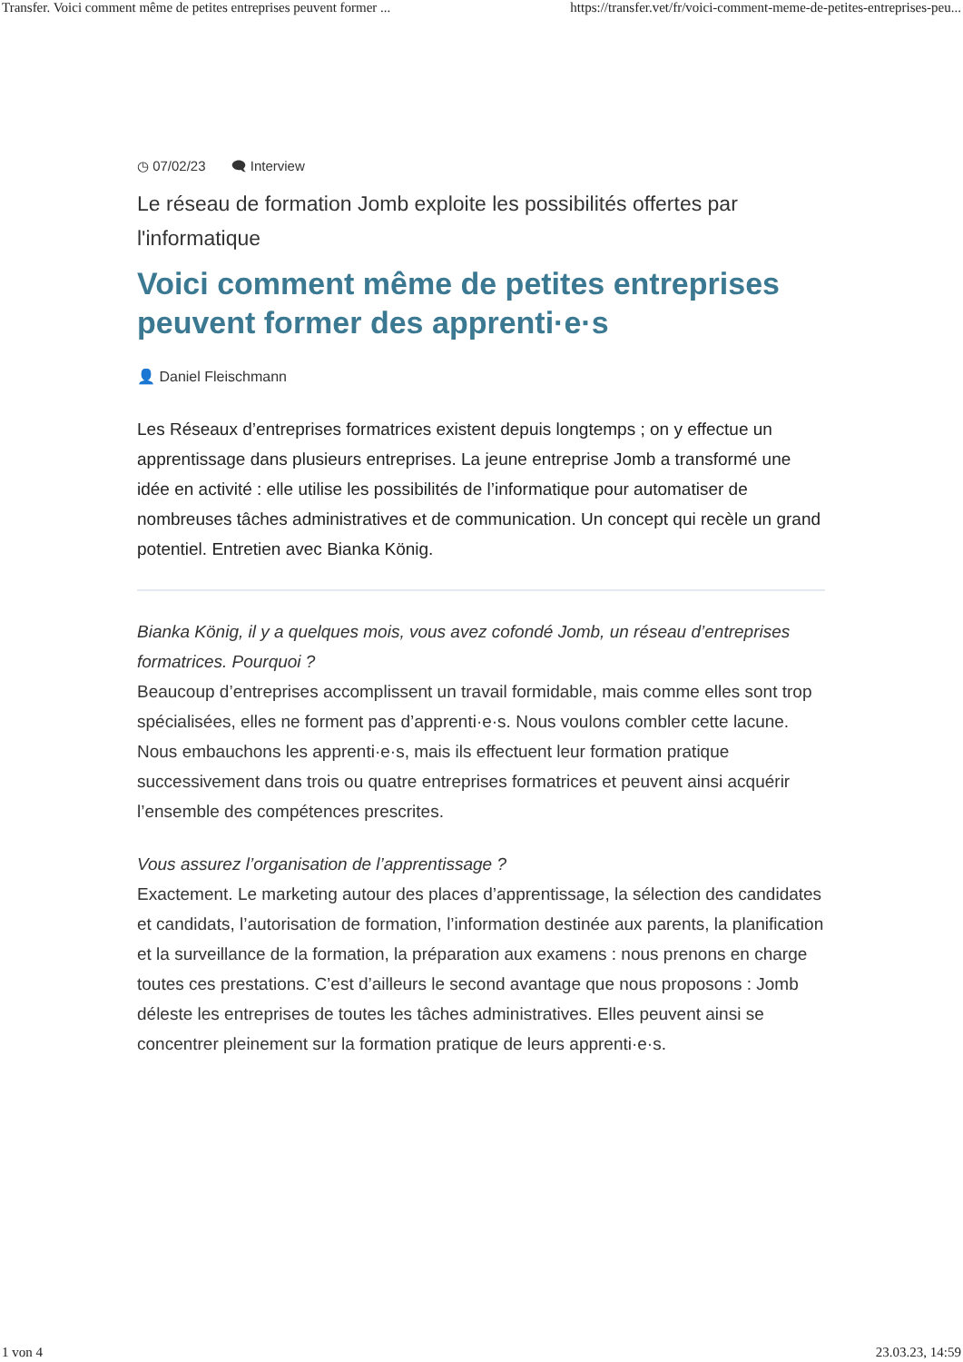Transfer. Voici comment même de petites entreprises peuvent former ... https://transfer.vet/fr/voici-comment-meme-de-petites-entreprises-peu...
◷ 07/02/23 🗨 Interview
Le réseau de formation Jomb exploite les possibilités offertes par l'informatique
Voici comment même de petites entreprises peuvent former des apprenti·e·s
👤 Daniel Fleischmann
Les Réseaux d’entreprises formatrices existent depuis longtemps ; on y effectue un apprentissage dans plusieurs entreprises. La jeune entreprise Jomb a transformé une idée en activité : elle utilise les possibilités de l’informatique pour automatiser de nombreuses tâches administratives et de communication. Un concept qui recèle un grand potentiel. Entretien avec Bianka König.
Bianka König, il y a quelques mois, vous avez cofondé Jomb, un réseau d’entreprises formatrices. Pourquoi ?
Beaucoup d’entreprises accomplissent un travail formidable, mais comme elles sont trop spécialisées, elles ne forment pas d’apprenti·e·s. Nous voulons combler cette lacune. Nous embauchons les apprenti·e·s, mais ils effectuent leur formation pratique successivement dans trois ou quatre entreprises formatrices et peuvent ainsi acquérir l’ensemble des compétences prescrites.
Vous assurez l’organisation de l’apprentissage ?
Exactement. Le marketing autour des places d’apprentissage, la sélection des candidates et candidats, l’autorisation de formation, l’information destinée aux parents, la planification et la surveillance de la formation, la préparation aux examens : nous prenons en charge toutes ces prestations. C’est d’ailleurs le second avantage que nous proposons : Jomb déleste les entreprises de toutes les tâches administratives. Elles peuvent ainsi se concentrer pleinement sur la formation pratique de leurs apprenti·e·s.
1 von 4 23.03.23, 14:59